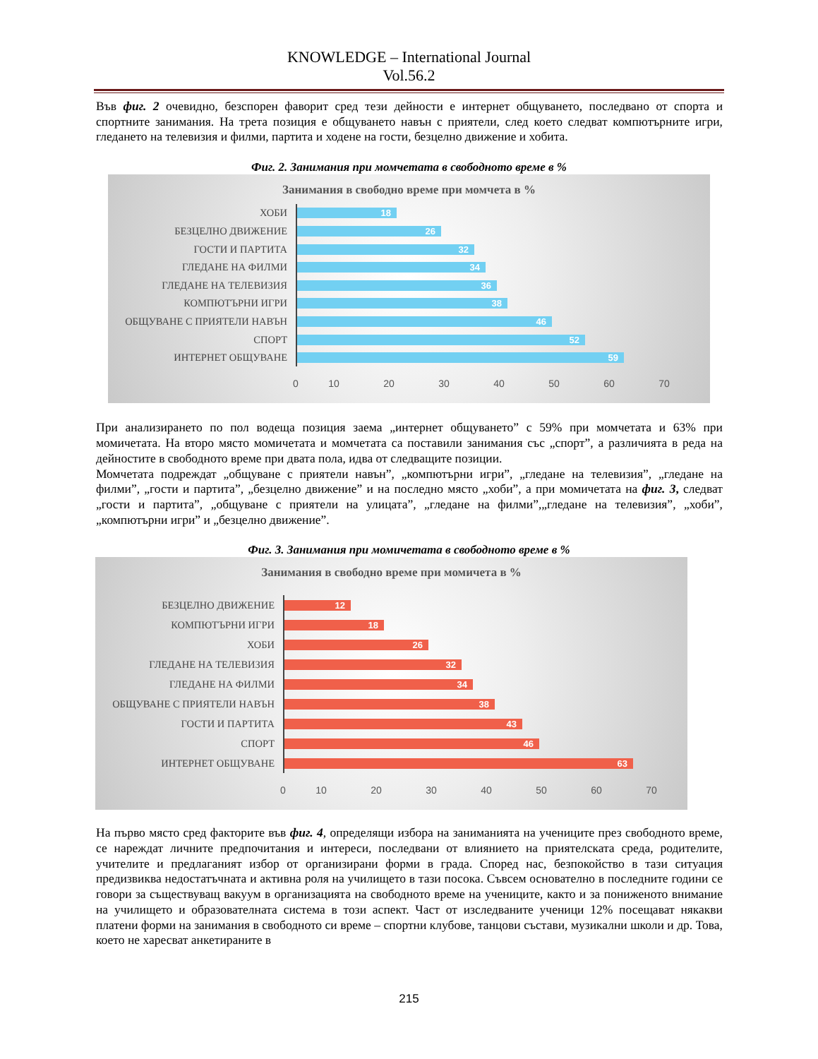KNOWLEDGE – International Journal
Vol.56.2
Във фиг. 2 очевидно, безспорен фаворит сред тези дейности е интернет общуването, последвано от спорта и спортните занимания. На трета позиция е общуването навън с приятели, след което следват компютърните игри, гледането на телевизия и филми, партита и ходене на гости, безцелно движение и хобита.
Фиг. 2. Занимания при момчетата в свободното време в %
Занимания в свободно време при момчета в %
ХОБИ
18
БЕЗЦЕЛНО ДВИЖЕНИЕ
26
ГОСТИ И ПАРТИТА
32
ГЛЕДАНЕ НА ФИЛМИ
34
ГЛЕДАНЕ НА ТЕЛЕВИЗИЯ
36
КОМПЮТЪРНИ ИГРИ
38
ОБЩУВАНЕ С ПРИЯТЕЛИ НАВЪН
46
СПОРТ
52
ИНТЕРНЕТ ОБЩУВАНЕ
59
0 10 20 30 40 50 60 70
При анализирането по пол водеща позиция заема „интернет общуването” с 59% при момчетата и 63% при момичетата. На второ място момичетата и момчетата са поставили занимания със „спорт”, а различията в реда на дейностите в свободното време при двата пола, идва от следващите позиции.
Момчетата подреждат „общуване с приятели навън”, „компютърни игри”, „гледане на телевизия”, „гледане на филми”, „гости и партита”, „безцелно движение” и на последно място „хоби”, а при момичетата на фиг. 3, следват „гости и партита”, „общуване с приятели на улицата”, „гледане на филми”,„гледане на телевизия”, „хоби”, „компютърни игри” и „безцелно движение”.
Фиг. 3. Занимания при момичетата в свободното време в %
Занимания в свободно време при момичета в %
БЕЗЦЕЛНО ДВИЖЕНИЕ
12
КОМПЮТЪРНИ ИГРИ
18
ХОБИ
26
ГЛЕДАНЕ НА ТЕЛЕВИЗИЯ
32
ГЛЕДАНЕ НА ФИЛМИ
34
ОБЩУВАНЕ С ПРИЯТЕЛИ НАВЪН
38
ГОСТИ И ПАРТИТА
43
СПОРТ
46
ИНТЕРНЕТ ОБЩУВАНЕ
63
0 10 20 30 40 50 60 70
На първо място сред факторите във фиг. 4, определящи избора на заниманията на учениците през свободното време, се нареждат личните предпочитания и интереси, последвани от влиянието на приятелската среда, родителите, учителите и предлаганият избор от организирани форми в града. Според нас, безпокойство в тази ситуация предизвиква недостатъчната и активна роля на училището в тази посока. Съвсем основателно в последните години се говори за съществуващ вакуум в организацията на свободното време на учениците, както и за пониженото внимание на училището и образователната система в този аспект. Част от изследваните ученици 12% посещават някакви платени форми на занимания в свободното си време – спортни клубове, танцови състави, музикални школи и др. Това, което не харесват анкетираните в
215